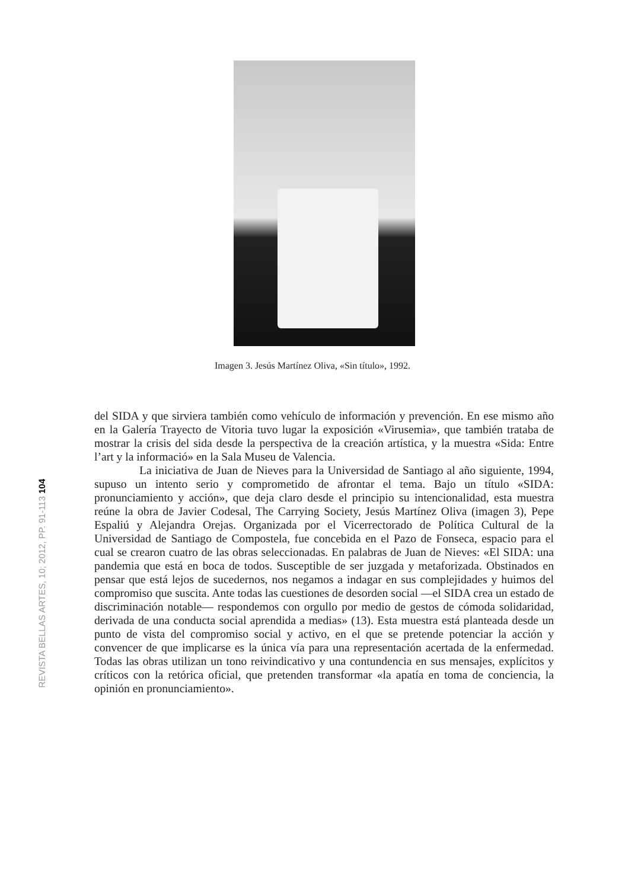Imagen 3. Jesús Martínez Oliva, «Sin título», 1992.
REVISTA BELLAS ARTES, 10; 2012, PP. 91-113 104
del SIDA y que sirviera también como vehículo de información y prevención. En ese mismo año en la Galería Trayecto de Vitoria tuvo lugar la exposición «Virusemia», que también trataba de mostrar la crisis del sida desde la perspectiva de la creación artística, y la muestra «Sida: Entre l’art y la informació» en la Sala Museu de Valencia.
La iniciativa de Juan de Nieves para la Universidad de Santiago al año siguiente, 1994, supuso un intento serio y comprometido de afrontar el tema. Bajo un título «SIDA: pronunciamiento y acción», que deja claro desde el principio su intencionalidad, esta muestra reúne la obra de Javier Codesal, The Carrying Society, Jesús Martínez Oliva (imagen 3), Pepe Espaliú y Alejandra Orejas. Organizada por el Vicerrectorado de Política Cultural de la Universidad de Santiago de Compostela, fue concebida en el Pazo de Fonseca, espacio para el cual se crearon cuatro de las obras seleccionadas. En palabras de Juan de Nieves: «El SIDA: una pandemia que está en boca de todos. Susceptible de ser juzgada y metaforizada. Obstinados en pensar que está lejos de sucedernos, nos negamos a indagar en sus complejidades y huimos del compromiso que suscita. Ante todas las cuestiones de desorden social —el SIDA crea un estado de discriminación notable— respondemos con orgullo por medio de gestos de cómoda solidaridad, derivada de una conducta social aprendida a medias» (13). Esta muestra está planteada desde un punto de vista del compromiso social y activo, en el que se pretende potenciar la acción y convencer de que implicarse es la única vía para una representación acertada de la enfermedad. Todas las obras utilizan un tono reivindicativo y una contundencia en sus mensajes, explícitos y críticos con la retórica oficial, que pretenden transformar «la apatía en toma de conciencia, la opinión en pronunciamiento».